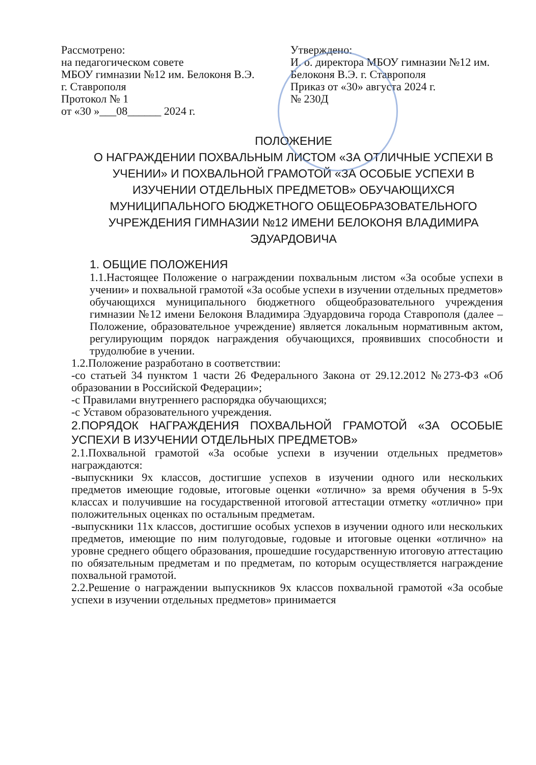Рассмотрено:
на педагогическом совете
МБОУ гимназии №12 им. Белоконя В.Э.
г. Ставрополя
Протокол № 1
от «30 »___08______ 2024 г.
Утверждено:
И. о. директора МБОУ гимназии №12 им. Белоконя В.Э. г. Ставрополя
Приказ от «30» августа 2024 г.
№ 230Д
ПОЛОЖЕНИЕ
О НАГРАЖДЕНИИ ПОХВАЛЬНЫМ ЛИСТОМ «ЗА ОТЛИЧНЫЕ УСПЕХИ В УЧЕНИИ» И ПОХВАЛЬНОЙ ГРАМОТОЙ «ЗА ОСОБЫЕ УСПЕХИ В ИЗУЧЕНИИ ОТДЕЛЬНЫХ ПРЕДМЕТОВ» ОБУЧАЮЩИХСЯ МУНИЦИПАЛЬНОГО БЮДЖЕТНОГО ОБЩЕОБРАЗОВАТЕЛЬНОГО УЧРЕЖДЕНИЯ ГИМНАЗИИ №12 ИМЕНИ БЕЛОКОНЯ ВЛАДИМИРА ЭДУАРДОВИЧА
1. ОБЩИЕ ПОЛОЖЕНИЯ
1.1.Настоящее Положение о награждении похвальным листом «За особые успехи в учении» и похвальной грамотой «За особые успехи в изучении отдельных предметов» обучающихся муниципального бюджетного общеобразовательного учреждения гимназии №12 имени Белоконя Владимира Эдуардовича города Ставрополя (далее – Положение, образовательное учреждение) является локальным нормативным актом, регулирующим порядок награждения обучающихся, проявивших способности и трудолюбие в учении.
1.2.Положение разработано в соответствии:
-со статьей 34 пунктом 1 части 26 Федерального Закона от 29.12.2012 №273-ФЗ «Об образовании в Российской Федерации»;
-с Правилами внутреннего распорядка обучающихся;
-с Уставом образовательного учреждения.
2.ПОРЯДОК НАГРАЖДЕНИЯ ПОХВАЛЬНОЙ ГРАМОТОЙ «ЗА ОСОБЫЕ УСПЕХИ В ИЗУЧЕНИИ ОТДЕЛЬНЫХ ПРЕДМЕТОВ»
2.1.Похвальной грамотой «За особые успехи в изучении отдельных предметов» награждаются:
-выпускники 9х классов, достигшие успехов в изучении одного или нескольких предметов имеющие годовые, итоговые оценки «отлично» за время обучения в 5-9х классах и получившие на государственной итоговой аттестации отметку «отлично» при положительных оценках по остальным предметам.
-выпускники 11х классов, достигшие особых успехов в изучении одного или нескольких предметов, имеющие по ним полугодовые, годовые и итоговые оценки «отлично» на уровне среднего общего образования, прошедшие государственную итоговую аттестацию по обязательным предметам и по предметам, по которым осуществляется награждение похвальной грамотой.
2.2.Решение о награждении выпускников 9х классов похвальной грамотой «За особые успехи в изучении отдельных предметов» принимается